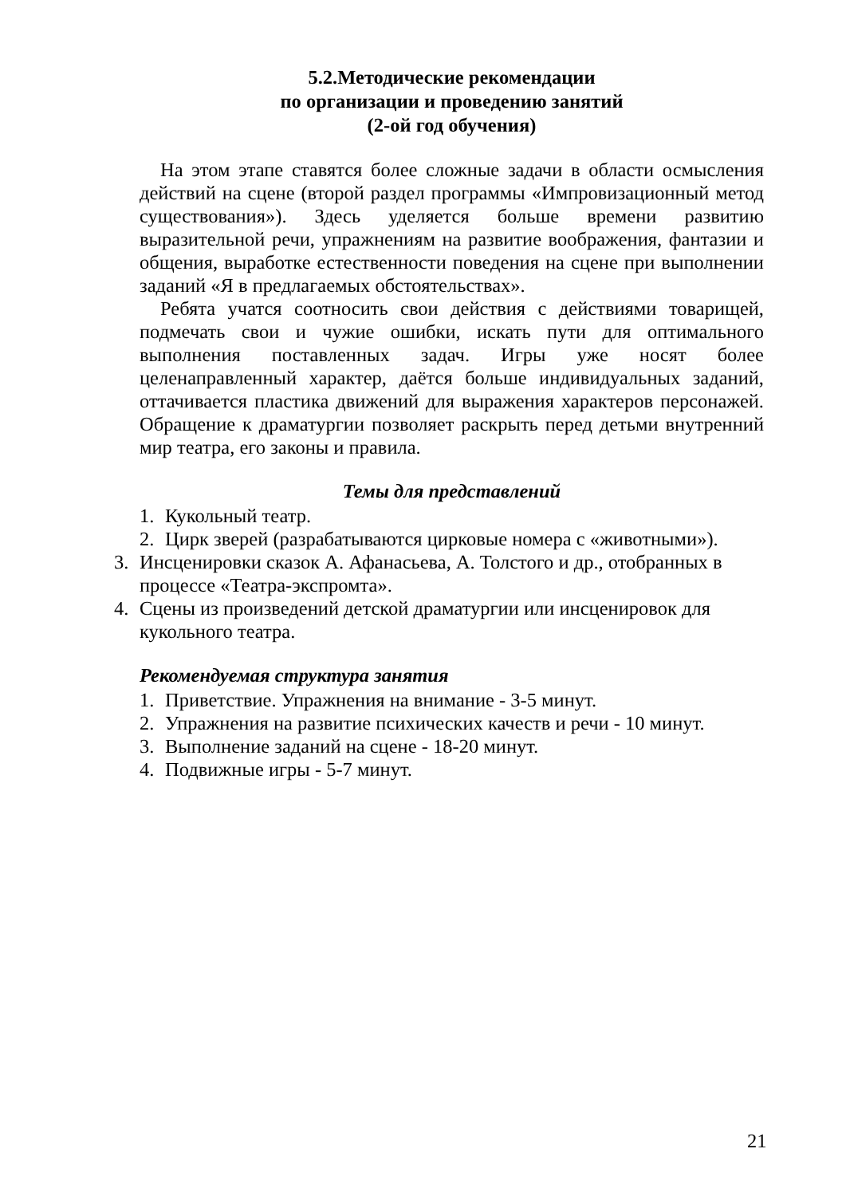5.2.Методические рекомендации
по организации и проведению занятий
(2-ой год обучения)
На этом этапе ставятся более сложные задачи в области осмысления действий на сцене (второй раздел программы «Импровизационный метод существования»). Здесь уделяется больше времени развитию выразительной речи, упражнениям на развитие воображения, фантазии и общения, выработке естественности поведения на сцене при выполнении заданий «Я в предлагаемых обстоятельствах».
Ребята учатся соотносить свои действия с действиями товарищей, подмечать свои и чужие ошибки, искать пути для оптимального выполнения поставленных задач. Игры уже носят более целенаправленный характер, даётся больше индивидуальных заданий, оттачивается пластика движений для выражения характеров персонажей. Обращение к драматургии позволяет раскрыть перед детьми внутренний мир театра, его законы и правила.
Темы для представлений
1. Кукольный театр.
2. Цирк зверей (разрабатываются цирковые номера с «животными»).
3. Инсценировки сказок А. Афанасьева, А. Толстого и др., отобранных в процессе «Театра-экспромта».
4. Сцены из произведений детской драматургии или инсценировок для кукольного театра.
Рекомендуемая структура занятия
1. Приветствие. Упражнения на внимание - 3-5 минут.
2. Упражнения на развитие психических качеств и речи - 10 минут.
3. Выполнение заданий на сцене - 18-20 минут.
4. Подвижные игры - 5-7 минут.
21